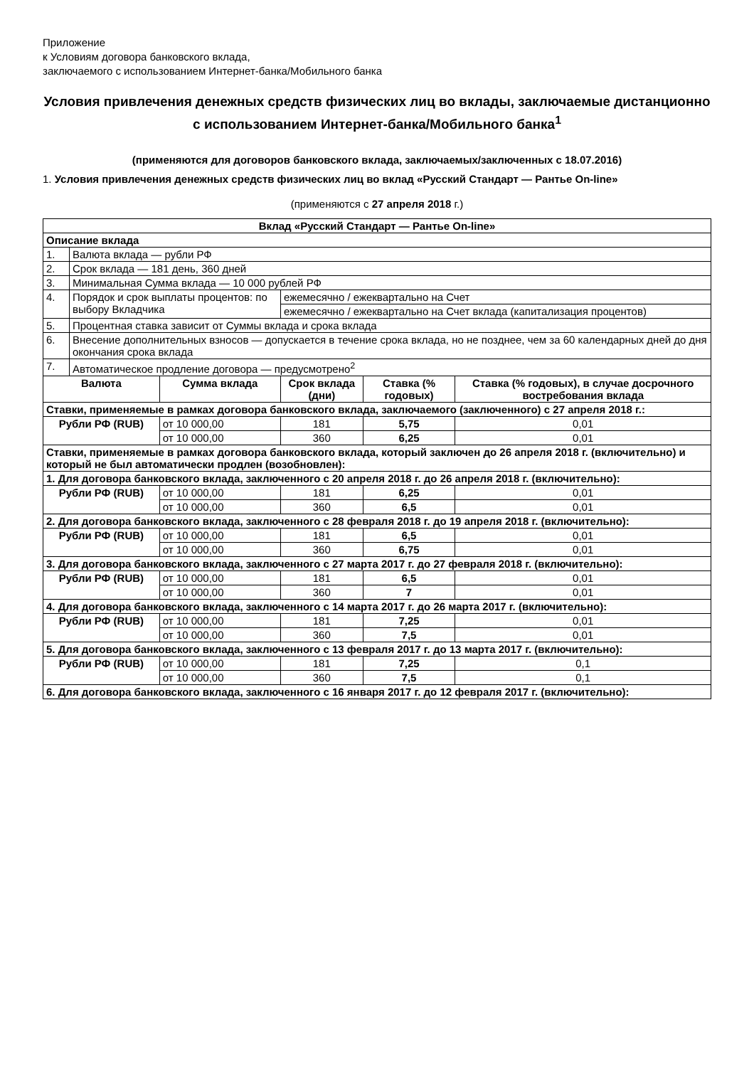Приложение
к Условиям договора банковского вклада,
заключаемого с использованием Интернет-банка/Мобильного банка
Условия привлечения денежных средств физических лиц во вклады, заключаемые дистанционно с использованием Интернет-банка/Мобильного банка<sup>1</sup>
(применяются для договоров банковского вклада, заключаемых/заключенных с 18.07.2016)
1. Условия привлечения денежных средств физических лиц во вклад «Русский Стандарт — Рантье On-line»
(применяются с 27 апреля 2018 г.)
| Вклад «Русский Стандарт — Рантье On-line» | | | | | |
| --- | --- | --- | --- | --- | --- |
| Описание вклада | | | | | |
| 1. | Валюта вклада — рубли РФ | | | | |
| 2. | Срок вклада — 181 день, 360 дней | | | | |
| 3. | Минимальная Сумма вклада — 10 000 рублей РФ | | | | |
| 4. | Порядок и срок выплаты процентов: по выбору Вкладчика | | ежемесячно / ежеквартально на Счет | | |
| | | | ежемесячно / ежеквартально на Счет вклада (капитализация процентов) | | |
| 5. | Процентная ставка зависит от Суммы вклада и срока вклада | | | | |
| 6. | Внесение дополнительных взносов — допускается в течение срока вклада, но не позднее, чем за 60 календарных дней до дня окончания срока вклада | | | | |
| 7. | Автоматическое продление договора — предусмотрено<sup>2</sup> | | | | |
| Валюта | | Сумма вклада | Срок вклада (дни) | Ставка (% годовых) | Ставка (% годовых), в случае досрочного востребования вклада |
| Ставки, применяемые в рамках договора банковского вклада, заключаемого (заключенного) с 27 апреля 2018 г.: | | | | | |
| Рубли РФ (RUB) | | от 10 000,00 | 181 | 5,75 | 0,01 |
| | | от 10 000,00 | 360 | 6,25 | 0,01 |
| Ставки, применяемые в рамках договора банковского вклада, который заключен до 26 апреля 2018 г. (включительно) и который не был автоматически продлен (возобновлен): | | | | | |
| 1. Для договора банковского вклада, заключенного с 20 апреля 2018 г. до 26 апреля 2018 г. (включительно): | | | | | |
| Рубли РФ (RUB) | | от 10 000,00 | 181 | 6,25 | 0,01 |
| | | от 10 000,00 | 360 | 6,5 | 0,01 |
| 2. Для договора банковского вклада, заключенного с 28 февраля 2018 г. до 19 апреля 2018 г. (включительно): | | | | | |
| Рубли РФ (RUB) | | от 10 000,00 | 181 | 6,5 | 0,01 |
| | | от 10 000,00 | 360 | 6,75 | 0,01 |
| 3. Для договора банковского вклада, заключенного с 27 марта 2017 г. до 27 февраля 2018 г. (включительно): | | | | | |
| Рубли РФ (RUB) | | от 10 000,00 | 181 | 6,5 | 0,01 |
| | | от 10 000,00 | 360 | 7 | 0,01 |
| 4. Для договора банковского вклада, заключенного с 14 марта 2017 г. до 26 марта 2017 г. (включительно): | | | | | |
| Рубли РФ (RUB) | | от 10 000,00 | 181 | 7,25 | 0,01 |
| | | от 10 000,00 | 360 | 7,5 | 0,01 |
| 5. Для договора банковского вклада, заключенного с 13 февраля 2017 г. до 13 марта 2017 г. (включительно): | | | | | |
| Рубли РФ (RUB) | | от 10 000,00 | 181 | 7,25 | 0,1 |
| | | от 10 000,00 | 360 | 7,5 | 0,1 |
| 6. Для договора банковского вклада, заключенного с 16 января 2017 г. до 12 февраля 2017 г. (включительно): | | | | | |